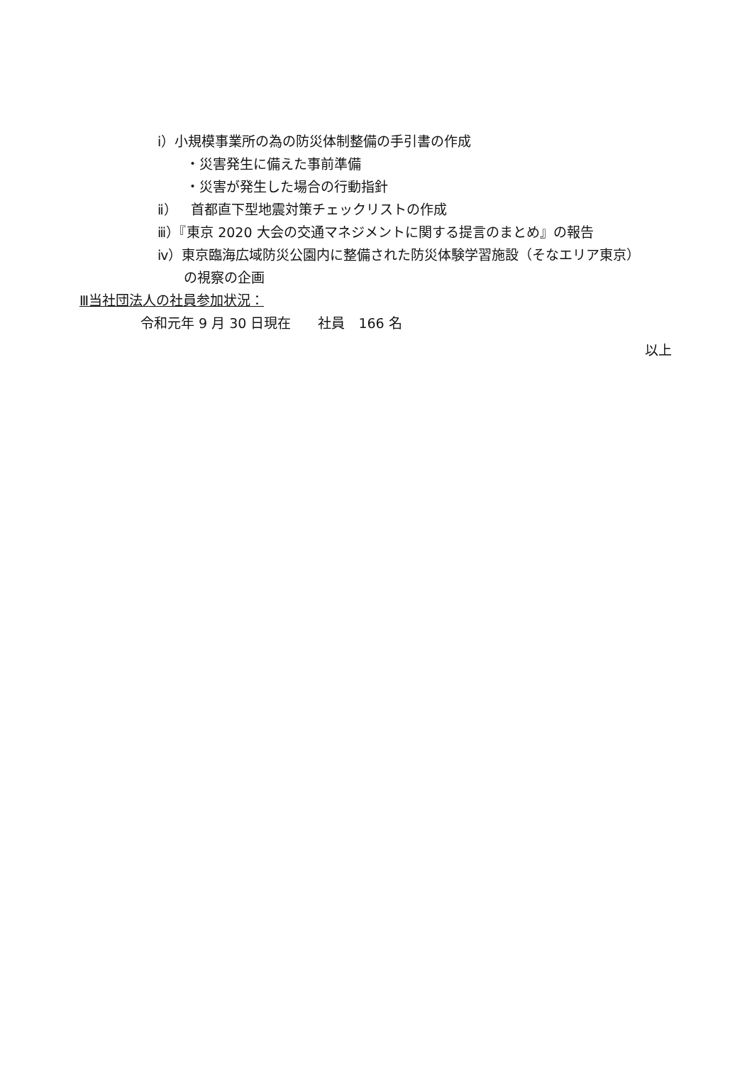ⅰ）小規模事業所の為の防災体制整備の手引書の作成
・災害発生に備えた事前準備
・災害が発生した場合の行動指針
ⅱ）　首都直下型地震対策チェックリストの作成
ⅲ）『東京 2020 大会の交通マネジメントに関する提言のまとめ』の報告
ⅳ）東京臨海広域防災公園内に整備された防災体験学習施設（そなエリア東京）
の視察の企画
Ⅲ当社団法人の社員参加状況：
令和元年 9 月 30 日現在　　社員　166 名
以上